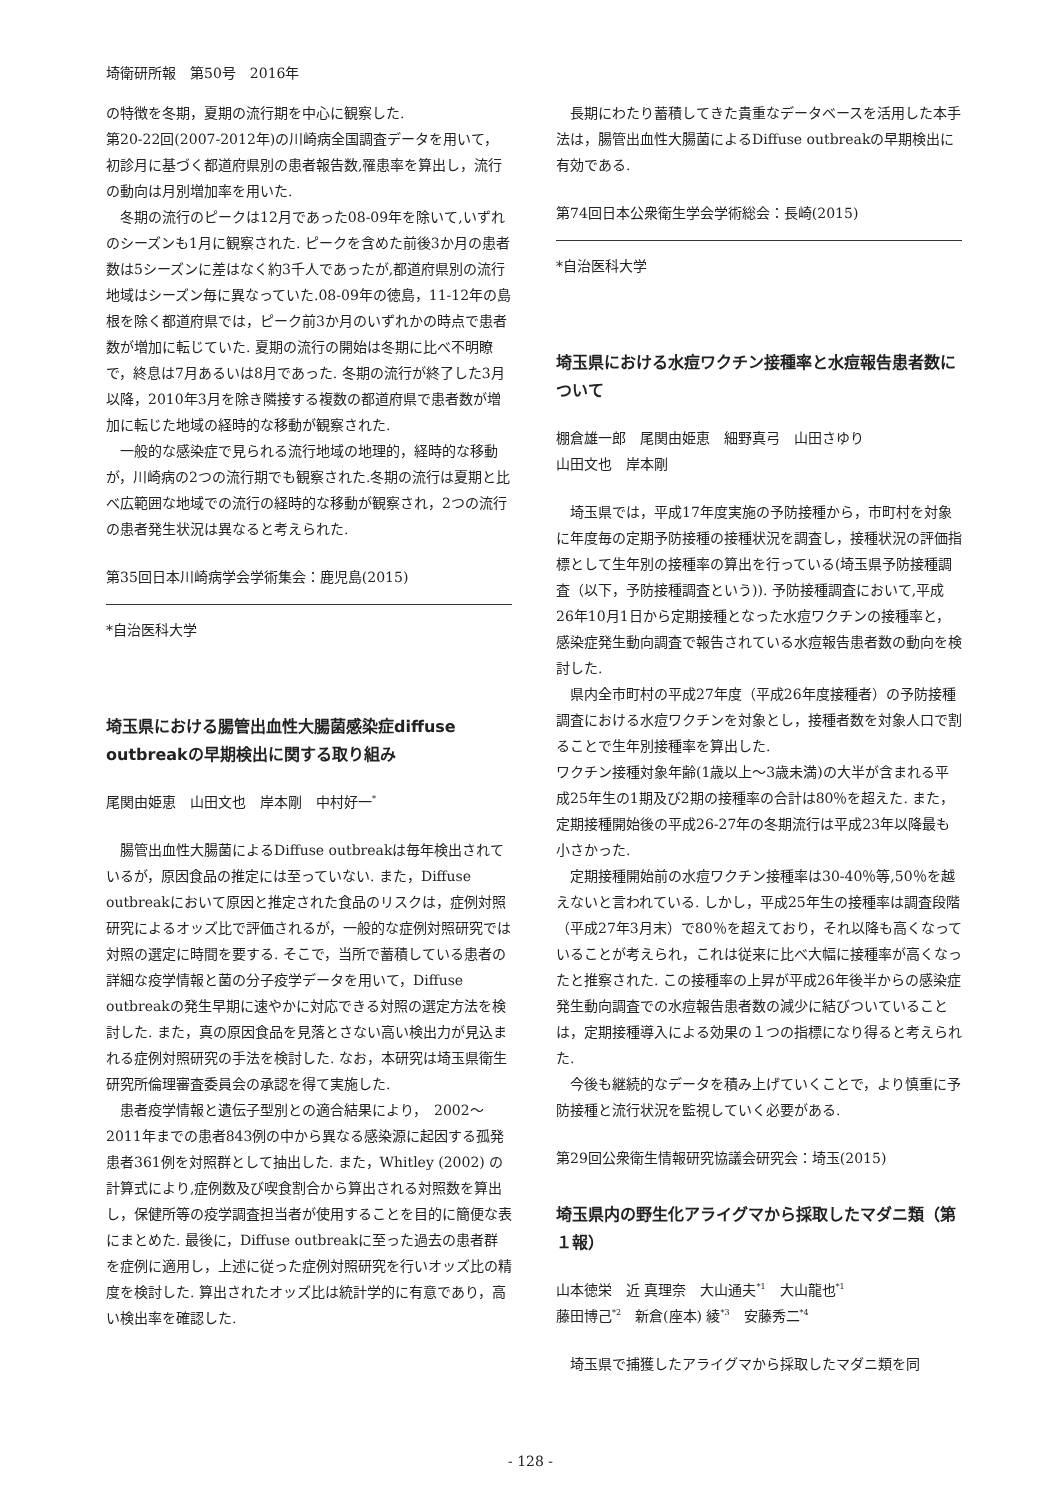埼衛研所報　第50号　2016年
の特徴を冬期，夏期の流行期を中心に観察した.
第20-22回(2007-2012年)の川崎病全国調査データを用いて，初診月に基づく都道府県別の患者報告数,罹患率を算出し，流行の動向は月別増加率を用いた.
冬期の流行のピークは12月であった08-09年を除いて,いずれのシーズンも1月に観察された. ピークを含めた前後3か月の患者数は5シーズンに差はなく約3千人であったが,都道府県別の流行地域はシーズン毎に異なっていた.08-09年の徳島，11-12年の島根を除く都道府県では，ピーク前3か月のいずれかの時点で患者数が増加に転じていた. 夏期の流行の開始は冬期に比べ不明瞭で，終息は7月あるいは8月であった. 冬期の流行が終了した3月以降，2010年3月を除き隣接する複数の都道府県で患者数が増加に転じた地域の経時的な移動が観察された.
一般的な感染症で見られる流行地域の地理的，経時的な移動が，川崎病の2つの流行期でも観察された.冬期の流行は夏期と比べ広範囲な地域での流行の経時的な移動が観察され，2つの流行の患者発生状況は異なると考えられた.
第35回日本川崎病学会学術集会：鹿児島(2015)
*自治医科大学
埼玉県における腸管出血性大腸菌感染症diffuse outbreakの早期検出に関する取り組み
尾関由姫恵　山田文也　岸本剛　中村好一<sup>*</sup>
腸管出血性大腸菌によるDiffuse outbreakは毎年検出されているが，原因食品の推定には至っていない. また，Diffuse outbreakにおいて原因と推定された食品のリスクは，症例対照研究によるオッズ比で評価されるが，一般的な症例対照研究では対照の選定に時間を要する. そこで，当所で蓄積している患者の詳細な疫学情報と菌の分子疫学データを用いて，Diffuse outbreakの発生早期に速やかに対応できる対照の選定方法を検討した. また，真の原因食品を見落とさない高い検出力が見込まれる症例対照研究の手法を検討した. なお，本研究は埼玉県衛生研究所倫理審査委員会の承認を得て実施した.
患者疫学情報と遺伝子型別との適合結果により，　2002～2011年までの患者843例の中から異なる感染源に起因する孤発患者361例を対照群として抽出した. また，Whitley (2002) の計算式により,症例数及び喫食割合から算出される対照数を算出し，保健所等の疫学調査担当者が使用することを目的に簡便な表にまとめた. 最後に，Diffuse outbreakに至った過去の患者群を症例に適用し，上述に従った症例対照研究を行いオッズ比の精度を検討した. 算出されたオッズ比は統計学的に有意であり，高い検出率を確認した.
長期にわたり蓄積してきた貴重なデータベースを活用した本手法は，腸管出血性大腸菌によるDiffuse outbreakの早期検出に有効である.
第74回日本公衆衛生学会学術総会：長崎(2015)
*自治医科大学
埼玉県における水痘ワクチン接種率と水痘報告患者数について
棚倉雄一郎　尾関由姫恵　細野真弓　山田さゆり
山田文也　岸本剛
埼玉県では，平成17年度実施の予防接種から，市町村を対象に年度毎の定期予防接種の接種状況を調査し，接種状況の評価指標として生年別の接種率の算出を行っている(埼玉県予防接種調査（以下，予防接種調査という)). 予防接種調査において,平成26年10月1日から定期接種となった水痘ワクチンの接種率と，感染症発生動向調査で報告されている水痘報告患者数の動向を検討した.
県内全市町村の平成27年度（平成26年度接種者）の予防接種調査における水痘ワクチンを対象とし，接種者数を対象人口で割ることで生年別接種率を算出した.
ワクチン接種対象年齢(1歳以上～3歳未満)の大半が含まれる平成25年生の1期及び2期の接種率の合計は80％を超えた. また，定期接種開始後の平成26-27年の冬期流行は平成23年以降最も小さかった.
定期接種開始前の水痘ワクチン接種率は30-40％等,50％を越えないと言われている. しかし，平成25年生の接種率は調査段階（平成27年3月末）で80％を超えており，それ以降も高くなっていることが考えられ，これは従来に比べ大幅に接種率が高くなったと推察された. この接種率の上昇が平成26年後半からの感染症発生動向調査での水痘報告患者数の減少に結びついていることは，定期接種導入による効果の１つの指標になり得ると考えられた.
今後も継続的なデータを積み上げていくことで，より慎重に予防接種と流行状況を監視していく必要がある.
第29回公衆衛生情報研究協議会研究会：埼玉(2015)
埼玉県内の野生化アライグマから採取したマダニ類（第１報）
山本徳栄　近 真理奈　大山通夫<sup>*1</sup>　大山龍也<sup>*1</sup>
藤田博己<sup>*2</sup>　新倉(座本) 綾<sup>*3</sup>　安藤秀二<sup>*4</sup>
埼玉県で捕獲したアライグマから採取したマダニ類を同
- 128 -